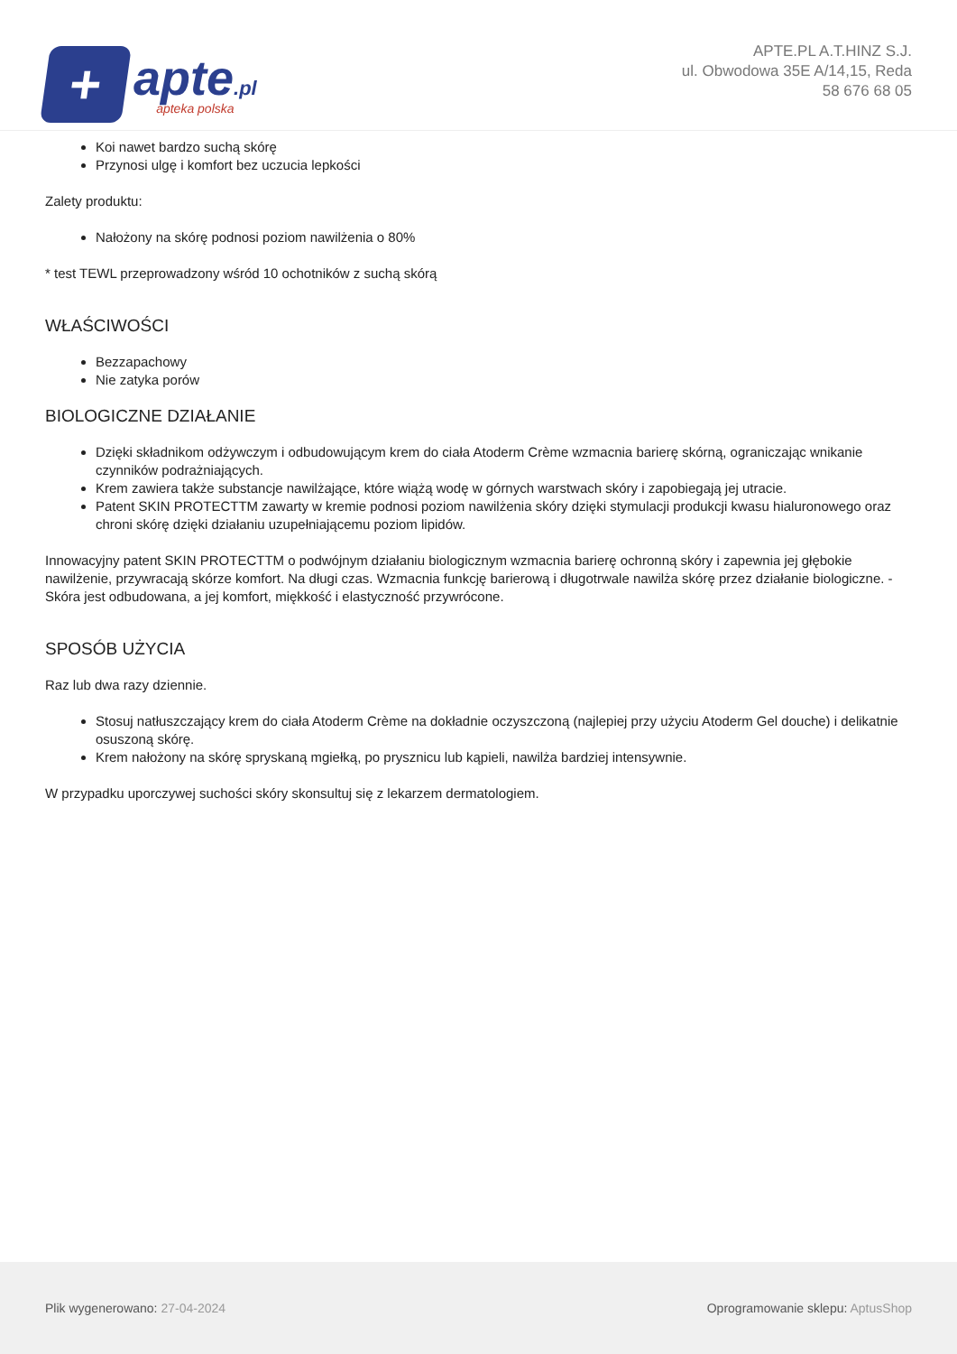+
apte.pl
apteka polska
APTE.PL A.T.HINZ S.J.
ul. Obwodowa 35E A/14,15, Reda
58 676 68 05
Koi nawet bardzo suchą skórę
Przynosi ulgę i komfort bez uczucia lepkości
Zalety produktu:
Nałożony na skórę podnosi poziom nawilżenia o 80%
* test TEWL przeprowadzony wśród 10 ochotników z suchą skórą
WŁAŚCIWOŚCI
Bezzapachowy
Nie zatyka porów
BIOLOGICZNE DZIAŁANIE
Dzięki składnikom odżywczym i odbudowującym krem do ciała Atoderm Crème wzmacnia barierę skórną, ograniczając wnikanie czynników podrażniających.
Krem zawiera także substancje nawilżające, które wiążą wodę w górnych warstwach skóry i zapobiegają jej utracie.
Patent SKIN PROTECTTM zawarty w kremie podnosi poziom nawilżenia skóry dzięki stymulacji produkcji kwasu hialuronowego oraz chroni skórę dzięki działaniu uzupełniającemu poziom lipidów.
Innowacyjny patent SKIN PROTECTTM o podwójnym działaniu biologicznym wzmacnia barierę ochronną skóry i zapewnia jej głębokie nawilżenie, przywracają skórze komfort. Na długi czas. Wzmacnia funkcję barierową i długotrwale nawilża skórę przez działanie biologiczne. - Skóra jest odbudowana, a jej komfort, miękkość i elastyczność przywrócone.
SPOSÓB UŻYCIA
Raz lub dwa razy dziennie.
Stosuj natłuszczający krem do ciała Atoderm Crème na dokładnie oczyszczoną (najlepiej przy użyciu Atoderm Gel douche) i delikatnie osuszoną skórę.
Krem nałożony na skórę spryskaną mgiełką, po prysznicu lub kąpieli, nawilża bardziej intensywnie.
W przypadku uporczywej suchości skóry skonsultuj się z lekarzem dermatologiem.
Plik wygenerowano: 27-04-2024
Oprogramowanie sklepu: AptusShop